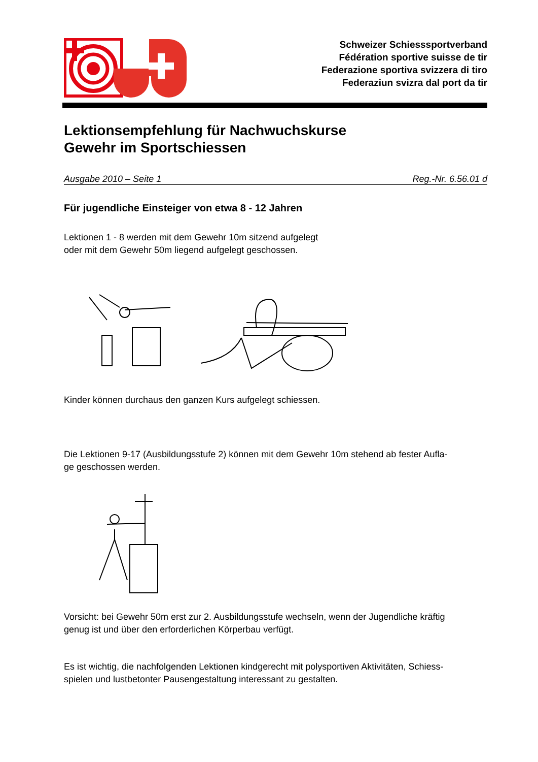Schweizer Schiesssportverband
Fédération sportive suisse de tir
Federazione sportiva svizzera di tiro
Federaziun svizra dal port da tir
Lektionsempfehlung für Nachwuchskurse
Gewehr im Sportschiessen
Ausgabe 2010 – Seite 1 Reg.-Nr. 6.56.01 d
Für jugendliche Einsteiger von etwa 8 - 12 Jahren
Lektionen 1 - 8 werden mit dem Gewehr 10m sitzend aufgelegt
oder mit dem Gewehr 50m liegend aufgelegt geschossen.
Kinder können durchaus den ganzen Kurs aufgelegt schiessen.
Die Lektionen 9-17 (Ausbildungsstufe 2) können mit dem Gewehr 10m stehend ab fester Aufla-
ge geschossen werden.
Vorsicht: bei Gewehr 50m erst zur 2. Ausbildungsstufe wechseln, wenn der Jugendliche kräftig
genug ist und über den erforderlichen Körperbau verfügt.
Es ist wichtig, die nachfolgenden Lektionen kindgerecht mit polysportiven Aktivitäten, Schiess-
spielen und lustbetonter Pausengestaltung interessant zu gestalten.